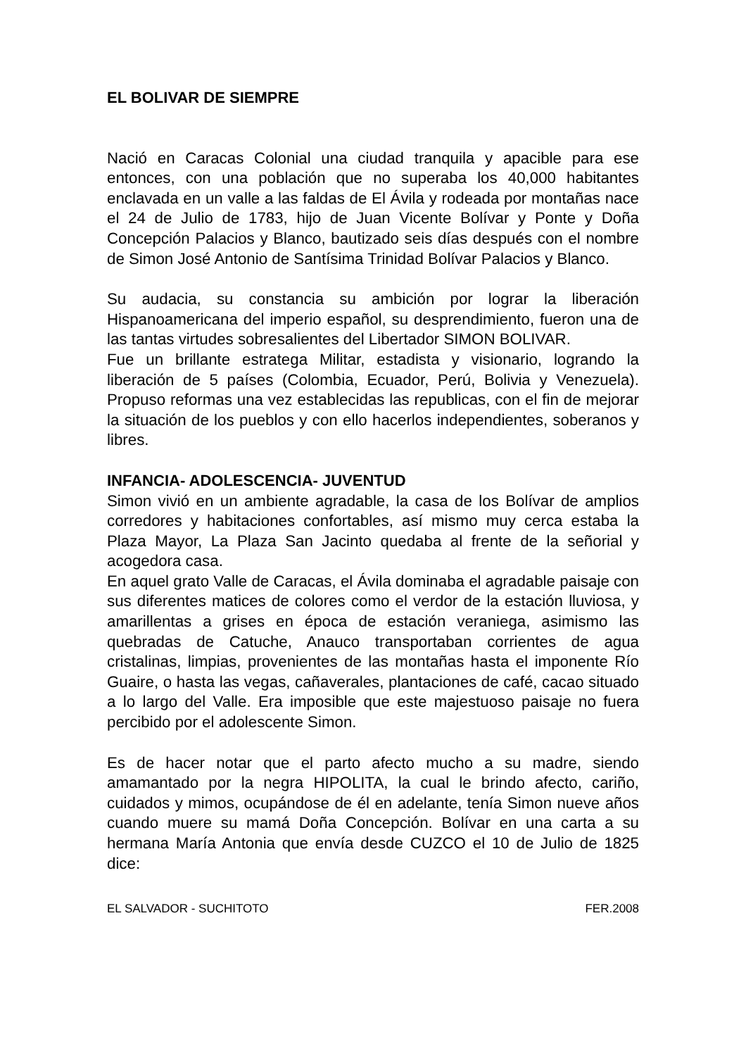EL BOLIVAR DE SIEMPRE
Nació en Caracas Colonial una ciudad tranquila y apacible para ese entonces, con una población que no superaba los 40,000 habitantes enclavada en un valle a las faldas de El Ávila y rodeada por montañas nace el 24 de Julio de 1783, hijo de Juan Vicente Bolívar y Ponte y Doña Concepción Palacios y Blanco, bautizado seis días después con el nombre de Simon José Antonio de Santísima Trinidad Bolívar Palacios y Blanco.
Su audacia, su constancia su ambición por lograr la liberación Hispanoamericana del imperio español, su desprendimiento, fueron una de las tantas virtudes sobresalientes del Libertador SIMON BOLIVAR.
Fue un brillante estratega Militar, estadista y visionario, logrando la liberación de 5 países (Colombia, Ecuador, Perú, Bolivia y Venezuela). Propuso reformas una vez establecidas las republicas, con el fin de mejorar la situación de los pueblos y con ello hacerlos independientes, soberanos y libres.
INFANCIA- ADOLESCENCIA- JUVENTUD
Simon vivió en un ambiente agradable, la casa de los Bolívar de amplios corredores y habitaciones confortables, así mismo muy cerca estaba la Plaza Mayor, La Plaza San Jacinto quedaba al frente de la señorial y acogedora casa.
En aquel grato Valle de Caracas, el Ávila dominaba el agradable paisaje con sus diferentes matices de colores como el verdor de la estación lluviosa, y amarillentas a grises en época de estación veraniega, asimismo las quebradas de Catuche, Anauco transportaban corrientes de agua cristalinas, limpias, provenientes de las montañas hasta el imponente Río Guaire, o hasta las vegas, cañaverales, plantaciones de café, cacao situado a lo largo del Valle. Era imposible que este majestuoso paisaje no fuera percibido por el adolescente Simon.
Es de hacer notar que el parto afecto mucho a su madre, siendo amamantado por la negra HIPOLITA, la cual le brindo afecto, cariño, cuidados y mimos, ocupándose de él en adelante, tenía Simon nueve años cuando muere su mamá Doña Concepción. Bolívar en una carta a su hermana María Antonia que envía desde CUZCO el 10 de Julio de 1825 dice:
EL SALVADOR - SUCHITOTO FER.2008